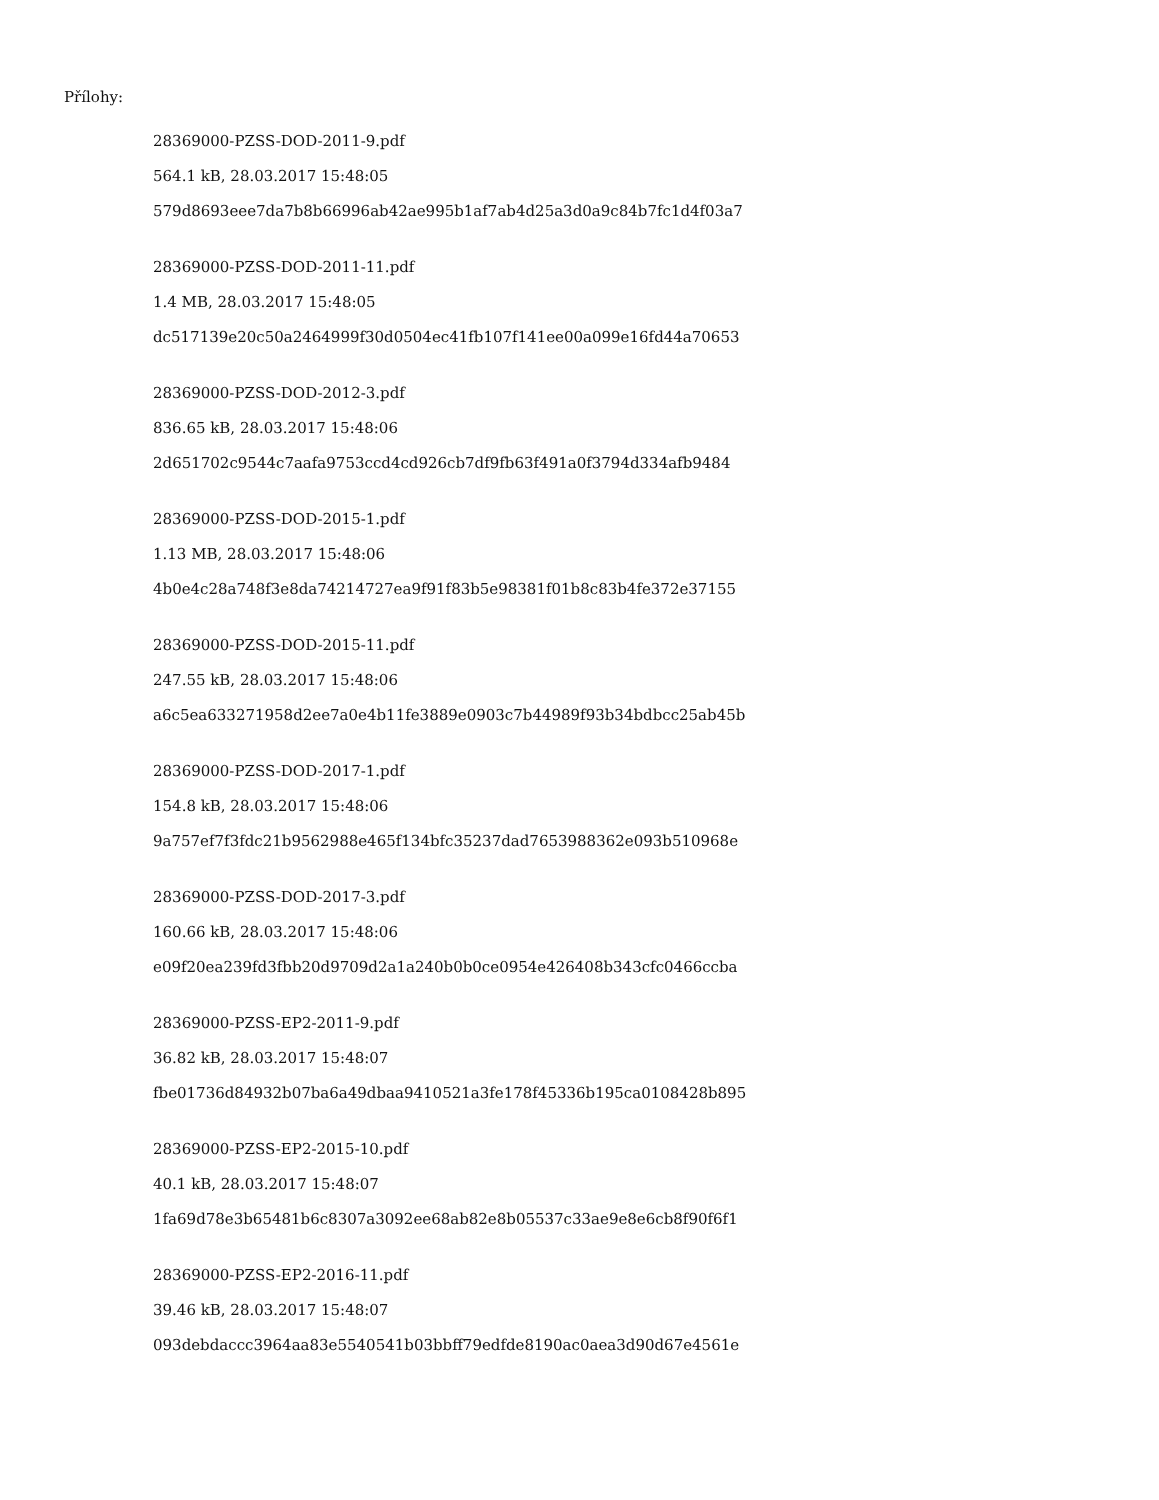Přílohy:
28369000-PZSS-DOD-2011-9.pdf
564.1 kB, 28.03.2017 15:48:05
579d8693eee7da7b8b66996ab42ae995b1af7ab4d25a3d0a9c84b7fc1d4f03a7
28369000-PZSS-DOD-2011-11.pdf
1.4 MB, 28.03.2017 15:48:05
dc517139e20c50a2464999f30d0504ec41fb107f141ee00a099e16fd44a70653
28369000-PZSS-DOD-2012-3.pdf
836.65 kB, 28.03.2017 15:48:06
2d651702c9544c7aafa9753ccd4cd926cb7df9fb63f491a0f3794d334afb9484
28369000-PZSS-DOD-2015-1.pdf
1.13 MB, 28.03.2017 15:48:06
4b0e4c28a748f3e8da74214727ea9f91f83b5e98381f01b8c83b4fe372e37155
28369000-PZSS-DOD-2015-11.pdf
247.55 kB, 28.03.2017 15:48:06
a6c5ea633271958d2ee7a0e4b11fe3889e0903c7b44989f93b34bdbcc25ab45b
28369000-PZSS-DOD-2017-1.pdf
154.8 kB, 28.03.2017 15:48:06
9a757ef7f3fdc21b9562988e465f134bfc35237dad7653988362e093b510968e
28369000-PZSS-DOD-2017-3.pdf
160.66 kB, 28.03.2017 15:48:06
e09f20ea239fd3fbb20d9709d2a1a240b0b0ce0954e426408b343cfc0466ccba
28369000-PZSS-EP2-2011-9.pdf
36.82 kB, 28.03.2017 15:48:07
fbe01736d84932b07ba6a49dbaa9410521a3fe178f45336b195ca0108428b895
28369000-PZSS-EP2-2015-10.pdf
40.1 kB, 28.03.2017 15:48:07
1fa69d78e3b65481b6c8307a3092ee68ab82e8b05537c33ae9e8e6cb8f90f6f1
28369000-PZSS-EP2-2016-11.pdf
39.46 kB, 28.03.2017 15:48:07
093debdaccc3964aa83e5540541b03bbff79edfde8190ac0aea3d90d67e4561e